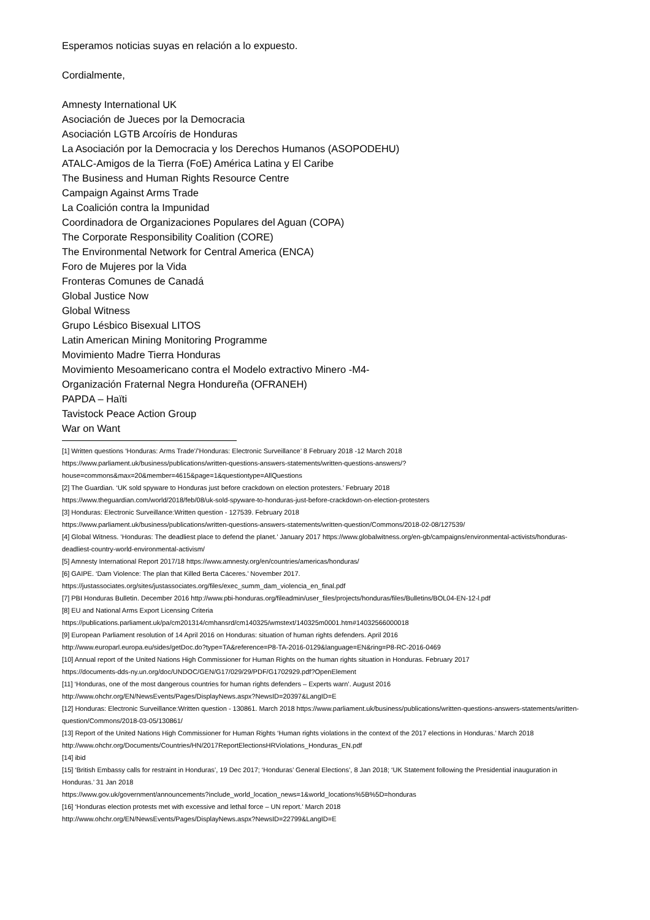Esperamos noticias suyas en relación a lo expuesto.
Cordialmente,
Amnesty International UK
Asociación de Jueces por la Democracia
Asociación LGTB Arcoíris de Honduras
La Asociación por la Democracia y los Derechos Humanos (ASOPODEHU)
ATALC-Amigos de la Tierra (FoE) América Latina y El Caribe
The Business and Human Rights Resource Centre
Campaign Against Arms Trade
La Coalición contra la Impunidad
Coordinadora de Organizaciones Populares del Aguan (COPA)
The Corporate Responsibility Coalition (CORE)
The Environmental Network for Central America (ENCA)
Foro de Mujeres por la Vida
Fronteras Comunes de Canadá
Global Justice Now
Global Witness
Grupo Lésbico Bisexual LITOS
Latin American Mining Monitoring Programme
Movimiento Madre Tierra Honduras
Movimiento Mesoamericano contra el Modelo extractivo Minero -M4-
Organización Fraternal Negra Hondureña (OFRANEH)
PAPDA – Haïti
Tavistock Peace Action Group
War on Want
[1] Written questions ‘Honduras: Arms Trade’/’Honduras: Electronic Surveillance’ 8 February 2018 -12 March 2018
https://www.parliament.uk/business/publications/written-questions-answers-statements/written-questions-answers/?house=commons&max=20&member=4615&page=1&questiontype=AllQuestions
[2] The Guardian. ‘UK sold spyware to Honduras just before crackdown on election protesters.’ February 2018
https://www.theguardian.com/world/2018/feb/08/uk-sold-spyware-to-honduras-just-before-crackdown-on-election-protesters
[3] Honduras: Electronic Surveillance:Written question - 127539. February 2018
https://www.parliament.uk/business/publications/written-questions-answers-statements/written-question/Commons/2018-02-08/127539/
[4] Global Witness. ’Honduras: The deadliest place to defend the planet.’ January 2017 https://www.globalwitness.org/en-gb/campaigns/environmental-activists/honduras-deadliest-country-world-environmental-activism/
[5] Amnesty International Report 2017/18 https://www.amnesty.org/en/countries/americas/honduras/
[6] GAIPE. ‘Dam Violence: The plan that Killed Berta Cáceres.’ November 2017.
https://justassociates.org/sites/justassociates.org/files/exec_summ_dam_violencia_en_final.pdf
[7] PBI Honduras Bulletin. December 2016 http://www.pbi-honduras.org/fileadmin/user_files/projects/honduras/files/Bulletins/BOL04-EN-12-l.pdf
[8] EU and National Arms Export Licensing Criteria
https://publications.parliament.uk/pa/cm201314/cmhansrd/cm140325/wmstext/140325m0001.htm#14032566000018
[9] European Parliament resolution of 14 April 2016 on Honduras: situation of human rights defenders. April 2016
http://www.europarl.europa.eu/sides/getDoc.do?type=TA&reference=P8-TA-2016-0129&language=EN&ring=P8-RC-2016-0469
[10] Annual report of the United Nations High Commissioner for Human Rights on the human rights situation in Honduras. February 2017
https://documents-dds-ny.un.org/doc/UNDOC/GEN/G17/029/29/PDF/G1702929.pdf?OpenElement
[11] ‘Honduras, one of the most dangerous countries for human rights defenders – Experts warn’. August 2016
http://www.ohchr.org/EN/NewsEvents/Pages/DisplayNews.aspx?NewsID=20397&LangID=E
[12] Honduras: Electronic Surveillance:Written question - 130861. March 2018 https://www.parliament.uk/business/publications/written-questions-answers-statements/written-question/Commons/2018-03-05/130861/
[13] Report of the United Nations High Commissioner for Human Rights ‘Human rights violations in the context of the 2017 elections in Honduras.’ March 2018 http://www.ohchr.org/Documents/Countries/HN/2017ReportElectionsHRViolations_Honduras_EN.pdf
[14] ibid
[15] ‘British Embassy calls for restraint in Honduras’, 19 Dec 2017; ‘Honduras’ General Elections’, 8 Jan 2018; ‘UK Statement following the Presidential inauguration in Honduras.’ 31 Jan 2018
https://www.gov.uk/government/announcements?include_world_location_news=1&world_locations%5B%5D=honduras
[16] ‘Honduras election protests met with excessive and lethal force – UN report.’ March 2018
http://www.ohchr.org/EN/NewsEvents/Pages/DisplayNews.aspx?NewsID=22799&LangID=E